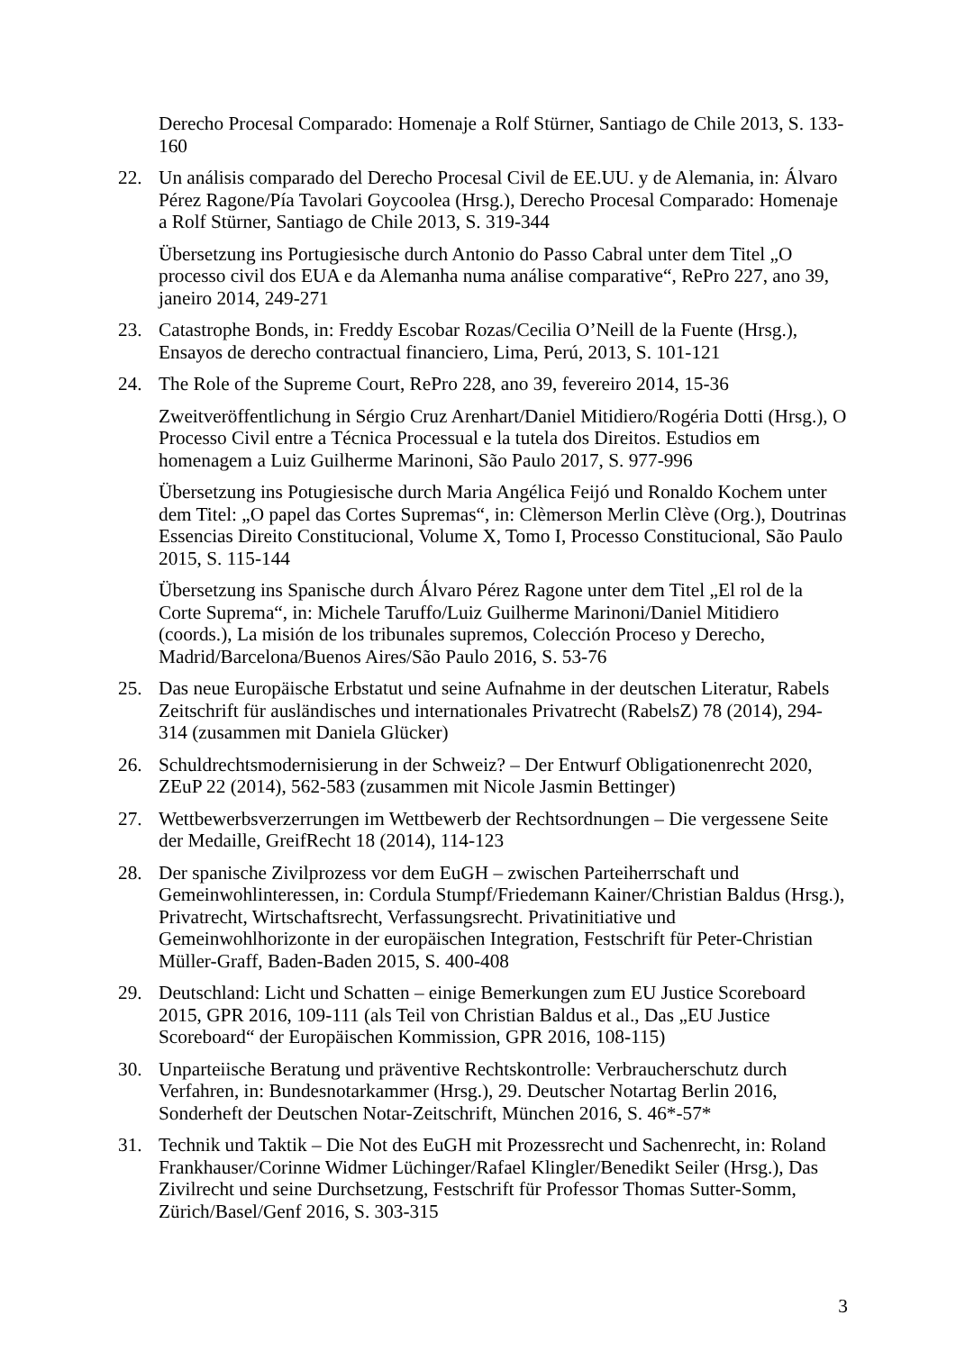Derecho Procesal Comparado: Homenaje a Rolf Stürner, Santiago de Chile 2013, S. 133-160
22. Un análisis comparado del Derecho Procesal Civil de EE.UU. y de Alemania, in: Álvaro Pérez Ragone/Pía Tavolari Goycoolea (Hrsg.), Derecho Procesal Comparado: Homenaje a Rolf Stürner, Santiago de Chile 2013, S. 319-344
Übersetzung ins Portugiesische durch Antonio do Passo Cabral unter dem Titel „O processo civil dos EUA e da Alemanha numa análise comparative“, RePro 227, ano 39, janeiro 2014, 249-271
23. Catastrophe Bonds, in: Freddy Escobar Rozas/Cecilia O’Neill de la Fuente (Hrsg.), Ensayos de derecho contractual financiero, Lima, Perú, 2013, S. 101-121
24. The Role of the Supreme Court, RePro 228, ano 39, fevereiro 2014, 15-36
Zweitveröffentlichung in Sérgio Cruz Arenhart/Daniel Mitidiero/Rogéria Dotti (Hrsg.), O Processo Civil entre a Técnica Processual e la tutela dos Direitos. Estudios em homenagem a Luiz Guilherme Marinoni, São Paulo 2017, S. 977-996
Übersetzung ins Potugiesische durch Maria Angélica Feijó und Ronaldo Kochem unter dem Titel: „O papel das Cortes Supremas“, in: Clèmerson Merlin Clève (Org.), Doutrinas Essencias Direito Constitucional, Volume X, Tomo I, Processo Constitucional, São Paulo 2015, S. 115-144
Übersetzung ins Spanische durch Álvaro Pérez Ragone unter dem Titel „El rol de la Corte Suprema“, in: Michele Taruffo/Luiz Guilherme Marinoni/Daniel Mitidiero (coords.), La misión de los tribunales supremos, Colección Proceso y Derecho, Madrid/Barcelona/Buenos Aires/São Paulo 2016, S. 53-76
25. Das neue Europäische Erbstatut und seine Aufnahme in der deutschen Literatur, Rabels Zeitschrift für ausländisches und internationales Privatrecht (RabelsZ) 78 (2014), 294-314 (zusammen mit Daniela Glücker)
26. Schuldrechtsmodernisierung in der Schweiz? – Der Entwurf Obligationenrecht 2020, ZEuP 22 (2014), 562-583 (zusammen mit Nicole Jasmin Bettinger)
27. Wettbewerbsverzerrungen im Wettbewerb der Rechtsordnungen – Die vergessene Seite der Medaille, GreifRecht 18 (2014), 114-123
28. Der spanische Zivilprozess vor dem EuGH – zwischen Parteiherrschaft und Gemeinwohlinteressen, in: Cordula Stumpf/Friedemann Kainer/Christian Baldus (Hrsg.), Privatrecht, Wirtschaftsrecht, Verfassungsrecht. Privatinitiative und Gemeinwohlhorizonte in der europäischen Integration, Festschrift für Peter-Christian Müller-Graff, Baden-Baden 2015, S. 400-408
29. Deutschland: Licht und Schatten – einige Bemerkungen zum EU Justice Scoreboard 2015, GPR 2016, 109-111 (als Teil von Christian Baldus et al., Das „EU Justice Scoreboard“ der Europäischen Kommission, GPR 2016, 108-115)
30. Unparteiische Beratung und präventive Rechtskontrolle: Verbraucherschutz durch Verfahren, in: Bundesnotarkammer (Hrsg.), 29. Deutscher Notartag Berlin 2016, Sonderheft der Deutschen Notar-Zeitschrift, München 2016, S. 46*-57*
31. Technik und Taktik – Die Not des EuGH mit Prozessrecht und Sachenrecht, in: Roland Frankhauser/Corinne Widmer Lüchinger/Rafael Klingler/Benedikt Seiler (Hrsg.), Das Zivilrecht und seine Durchsetzung, Festschrift für Professor Thomas Sutter-Somm, Zürich/Basel/Genf 2016, S. 303-315
3